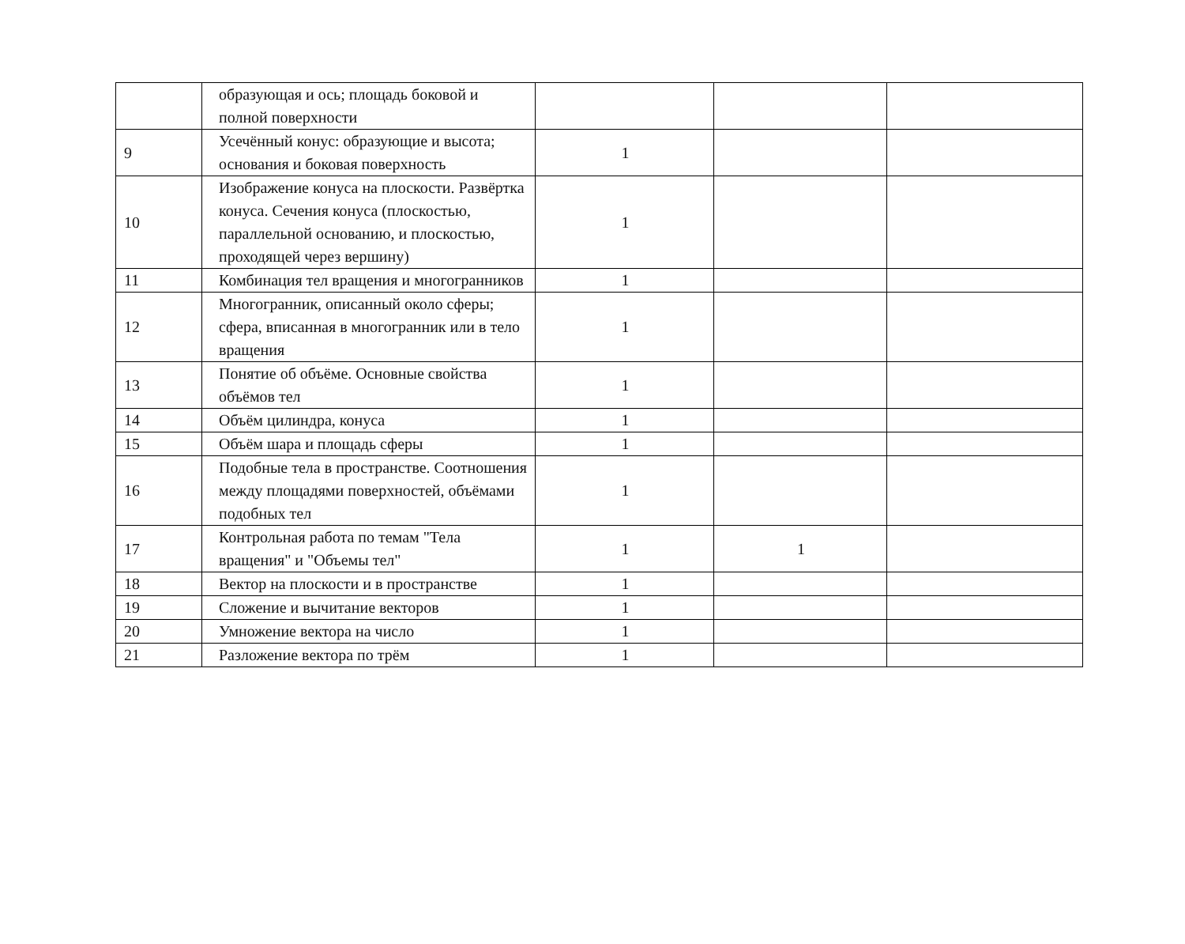| | образующая и ось; площадь боковой и полной поверхности | | | |
| 9 | Усечённый конус: образующие и высота; основания и боковая поверхность | 1 | | |
| 10 | Изображение конуса на плоскости. Развёртка конуса. Сечения конуса (плоскостью, параллельной основанию, и плоскостью, проходящей через вершину) | 1 | | |
| 11 | Комбинация тел вращения и многогранников | 1 | | |
| 12 | Многогранник, описанный около сферы; сфера, вписанная в многогранник или в тело вращения | 1 | | |
| 13 | Понятие об объёме. Основные свойства объёмов тел | 1 | | |
| 14 | Объём цилиндра, конуса | 1 | | |
| 15 | Объём шара и площадь сферы | 1 | | |
| 16 | Подобные тела в пространстве. Соотношения между площадями поверхностей, объёмами подобных тел | 1 | | |
| 17 | Контрольная работа по темам "Тела вращения" и "Объемы тел" | 1 | 1 | |
| 18 | Вектор на плоскости и в пространстве | 1 | | |
| 19 | Сложение и вычитание векторов | 1 | | |
| 20 | Умножение вектора на число | 1 | | |
| 21 | Разложение вектора по трём | 1 | | |